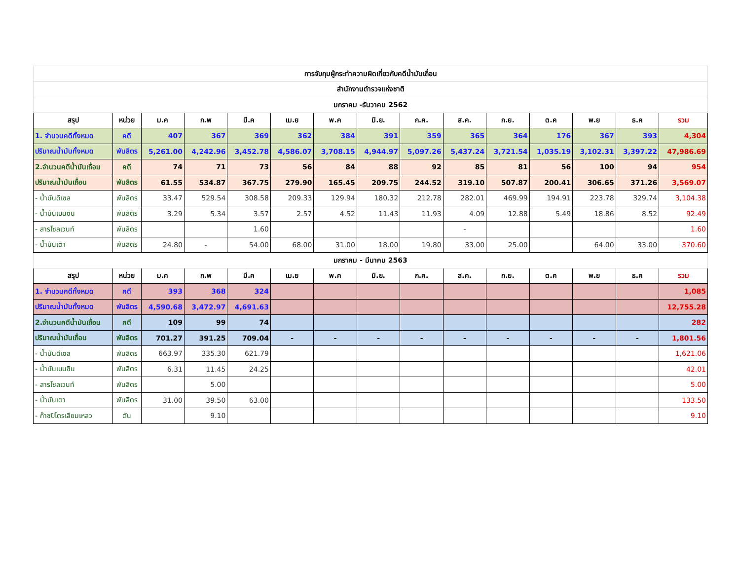| การจับกุมผู้กระทำความผิดเกี่ยวกับคดีน้ำมันเถื่อน | | | | | | | | | | | | | | |
| สำนักงานตำรวจแห่งชาติ | | | | | | | | | | | | | | |
| มกราคม -ธันวาคม 2562 | | | | | | | | | | | | | | |
| สรุป | หน่วย | ม.ค | ก.พ | มี.ค | เม.ย | พ.ค | มิ.ย. | ก.ค. | ส.ค. | ก.ย. | ต.ค | พ.ย | ธ.ค | รวม |
| 1. จำนวนคดีทั้งหมด | คดี | 407 | 367 | 369 | 362 | 384 | 391 | 359 | 365 | 364 | 176 | 367 | 393 | 4,304 |
| ปริมาณน้ำมันทั้งหมด | พันลิตร | 5,261.00 | 4,242.96 | 3,452.78 | 4,586.07 | 3,708.15 | 4,944.97 | 5,097.26 | 5,437.24 | 3,721.54 | 1,035.19 | 3,102.31 | 3,397.22 | 47,986.69 |
| 2.จำนวนคดีน้ำมันเถื่อน | คดี | 74 | 71 | 73 | 56 | 84 | 88 | 92 | 85 | 81 | 56 | 100 | 94 | 954 |
| ปริมาณน้ำมันเถื่อน | พันลิตร | 61.55 | 534.87 | 367.75 | 279.90 | 165.45 | 209.75 | 244.52 | 319.10 | 507.87 | 200.41 | 306.65 | 371.26 | 3,569.07 |
| - น้ำมันดีเซล | พันลิตร | 33.47 | 529.54 | 308.58 | 209.33 | 129.94 | 180.32 | 212.78 | 282.01 | 469.99 | 194.91 | 223.78 | 329.74 | 3,104.38 |
| - น้ำมันเบนซิน | พันลิตร | 3.29 | 5.34 | 3.57 | 2.57 | 4.52 | 11.43 | 11.93 | 4.09 | 12.88 | 5.49 | 18.86 | 8.52 | 92.49 |
| - สารโซลเวนท์ | พันลิตร | | | 1.60 | | | | | - | | | | | 1.60 |
| - น้ำมันเตา | พันลิตร | 24.80 | - | 54.00 | 68.00 | 31.00 | 18.00 | 19.80 | 33.00 | 25.00 | | 64.00 | 33.00 | 370.60 |
| มกราคม - มีนาคม 2563 | | | | | | | | | | | | | | |
| สรุป | หน่วย | ม.ค | ก.พ | มี.ค | เม.ย | พ.ค | มิ.ย. | ก.ค. | ส.ค. | ก.ย. | ต.ค | พ.ย | ธ.ค | รวม |
| 1. จำนวนคดีทั้งหมด | คดี | 393 | 368 | 324 | | | | | | | | | | 1,085 |
| ปริมาณน้ำมันทั้งหมด | พันลิตร | 4,590.68 | 3,472.97 | 4,691.63 | | | | | | | | | | 12,755.28 |
| 2.จำนวนคดีน้ำมันเถื่อน | คดี | 109 | 99 | 74 | | | | | | | | | | 282 |
| ปริมาณน้ำมันเถื่อน | พันลิตร | 701.27 | 391.25 | 709.04 | - | - | - | - | - | - | - | - | - | 1,801.56 |
| - น้ำมันดีเซล | พันลิตร | 663.97 | 335.30 | 621.79 | | | | | | | | | | 1,621.06 |
| - น้ำมันเบนซิน | พันลิตร | 6.31 | 11.45 | 24.25 | | | | | | | | | | 42.01 |
| - สารโซลเวนท์ | พันลิตร | | 5.00 | | | | | | | | | | | 5.00 |
| - น้ำมันเตา | พันลิตร | 31.00 | 39.50 | 63.00 | | | | | | | | | | 133.50 |
| - ก๊าซปิโตรเลียมเหลว | ตัน | | 9.10 | | | | | | | | | | | 9.10 |